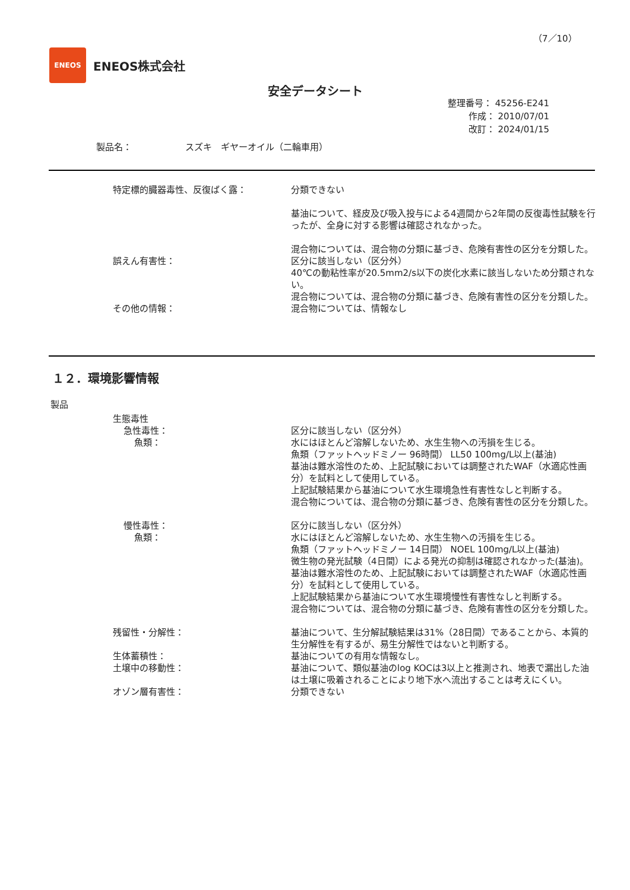（7／10）
ENEOS
ENEOS株式会社
安全データシート
整理番号： 45256-E241
作成： 2010/07/01
改訂： 2024/01/15
製品名： スズキ　ギヤーオイル（二輪車用）
特定標的臓器毒性、反復ばく露： 分類できない
基油について、経皮及び吸入投与による4週間から2年間の反復毒性試験を行ったが、全身に対する影響は確認されなかった。
混合物については、混合物の分類に基づき、危険有害性の区分を分類した。
誤えん有害性： 区分に該当しない（区分外）
40℃の動粘性率が20.5mm2/s以下の炭化水素に該当しないため分類されない。
混合物については、混合物の分類に基づき、危険有害性の区分を分類した。
その他の情報： 混合物については、情報なし
１２．環境影響情報
製品
生態毒性
急性毒性： 区分に該当しない（区分外）
魚類： 水にはほとんど溶解しないため、水生生物への汚損を生じる。
魚類（ファットヘッドミノー 96時間） LL50 100mg/L以上(基油)
基油は難水溶性のため、上記試験においては調整されたWAF（水適応性画分）を試料として使用している。
上記試験結果から基油について水生環境急性有害性なしと判断する。
混合物については、混合物の分類に基づき、危険有害性の区分を分類した。
慢性毒性： 区分に該当しない（区分外）
魚類： 水にはほとんど溶解しないため、水生生物への汚損を生じる。
魚類（ファットヘッドミノー 14日間） NOEL 100mg/L以上(基油)
微生物の発光試験（4日間）による発光の抑制は確認されなかった(基油)。
基油は難水溶性のため、上記試験においては調整されたWAF（水適応性画分）を試料として使用している。
上記試験結果から基油について水生環境慢性有害性なしと判断する。
混合物については、混合物の分類に基づき、危険有害性の区分を分類した。
残留性・分解性： 基油について、生分解試験結果は31%（28日間）であることから、本質的生分解性を有するが、易生分解性ではないと判断する。
生体蓄積性： 基油についての有用な情報なし。
土壌中の移動性： 基油について、類似基油のlog KOCは3以上と推測され、地表で漏出した油は土壌に吸着されることにより地下水へ流出することは考えにくい。
オゾン層有害性： 分類できない